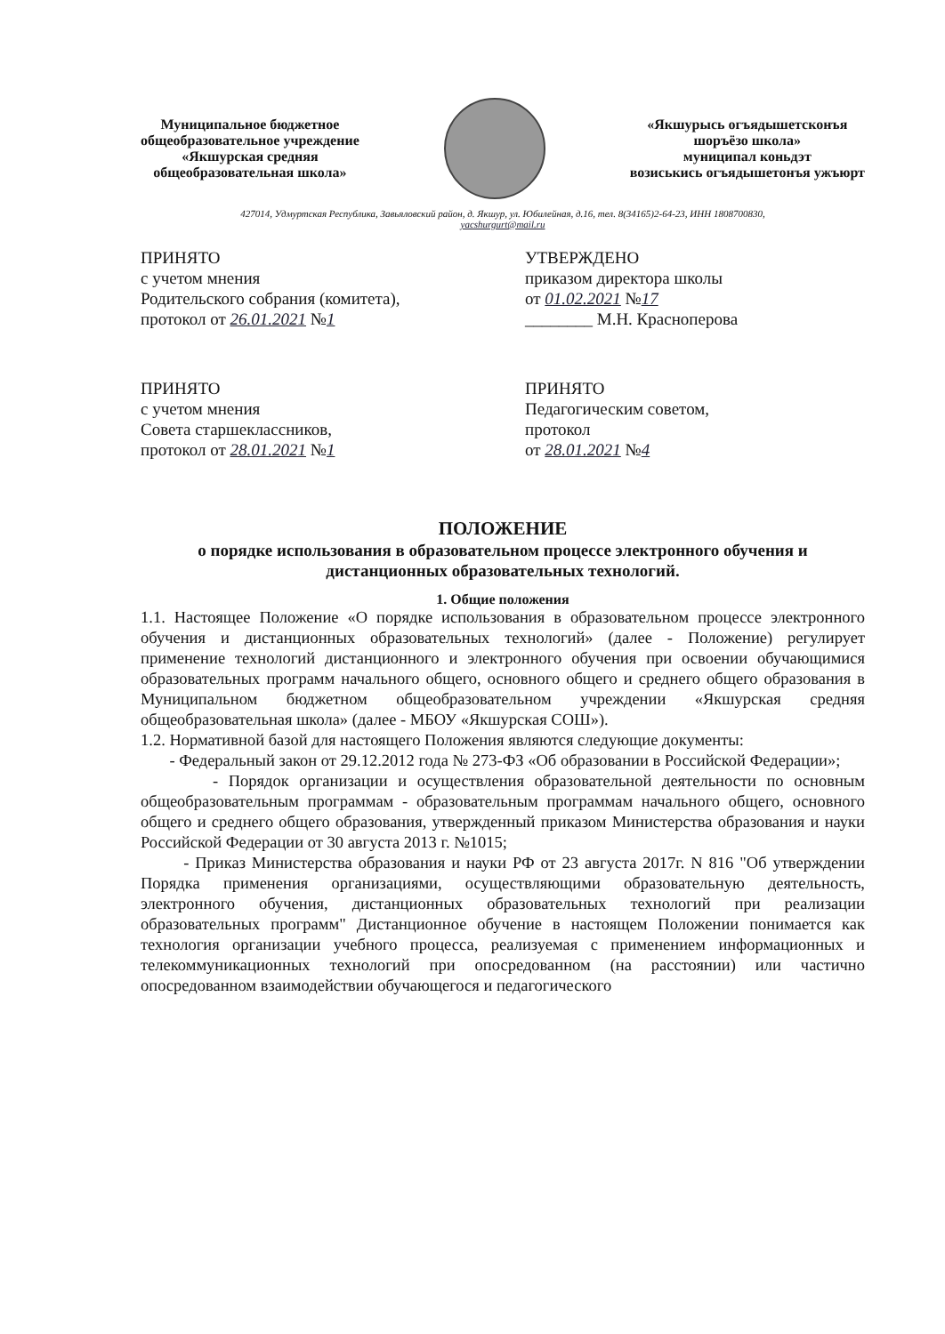Муниципальное бюджетное
общеобразовательное учреждение
«Якшурская средняя
общеобразовательная школа»
«Якшурысь огъядышетсконъя
шоръёзо школа»
муниципал коньдэт
возиськись огъядышетонъя ужъюрт
427014, Удмуртская Республика, Завьяловский район, д. Якшур, ул. Юбилейная, д.16, тел. 8(34165)2-64-23, ИНН 1808700830,
yacshurgurt@mail.ru
ПРИНЯТО
с учетом мнения
Родительского собрания (комитета),
протокол от 26.01.2021 №1
УТВЕРЖДЕНО
приказом директора школы
от 01.02.2021 №17
________ М.Н. Красноперова
ПРИНЯТО
с учетом мнения
Совета старшеклассников,
протокол от 28.01.2021 №1
ПРИНЯТО
Педагогическим советом,
протокол
от 28.01.2021 №4
ПОЛОЖЕНИЕ
о порядке использования в образовательном процессе электронного обучения и дистанционных образовательных технологий.
1. Общие положения
1.1. Настоящее Положение «О порядке использования в образовательном процессе электронного обучения и дистанционных образовательных технологий» (далее - Положение) регулирует применение технологий дистанционного и электронного обучения при освоении обучающимися образовательных программ начального общего, основного общего и среднего общего образования в Муниципальном бюджетном общеобразовательном учреждении «Якшурская средняя общеобразовательная школа» (далее - МБОУ «Якшурская СОШ»).
1.2. Нормативной базой для настоящего Положения являются следующие документы:
- Федеральный закон от 29.12.2012 года № 273-ФЗ «Об образовании в Российской Федерации»;
- Порядок организации и осуществления образовательной деятельности по основным общеобразовательным программам - образовательным программам начального общего, основного общего и среднего общего образования, утвержденный приказом Министерства образования и науки Российской Федерации от 30 августа 2013 г. №1015;
- Приказ Министерства образования и науки РФ от 23 августа 2017г. N 816 "Об утверждении Порядка применения организациями, осуществляющими образовательную деятельность, электронного обучения, дистанционных образовательных технологий при реализации образовательных программ" Дистанционное обучение в настоящем Положении понимается как технология организации учебного процесса, реализуемая с применением информационных и телекоммуникационных технологий при опосредованном (на расстоянии) или частично опосредованном взаимодействии обучающегося и педагогического